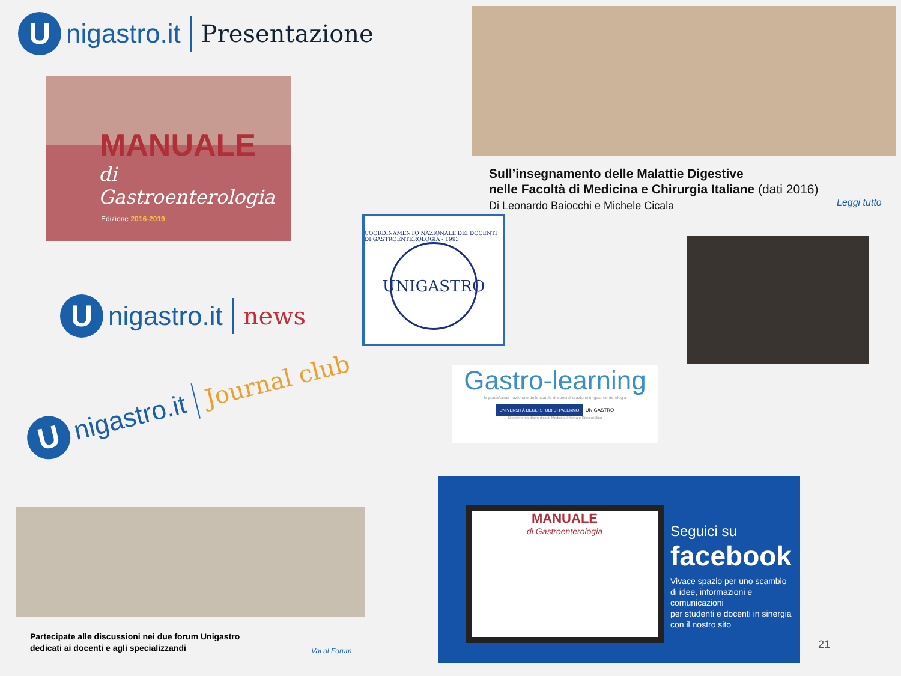U
nigastro.it Presentazione
MANUALE
di Gastroenterologia
Edizione 2016-2019
Sull’insegnamento delle Malattie Digestive
nelle Facoltà di Medicina e Chirurgia Italiane (dati 2016)
Di Leonardo Baiocchi e Michele Cicala
Leggi tutto
COORDINAMENTO NAZIONALE DEI DOCENTI DI GASTROENTEROLOGIA - 1993
UNIGASTRO
U
nigastro.it news
Gastro-learning
la piattaforma nazionale delle scuole di specializzazione in gastroenterologia
UNIVERSITÀ DEGLI STUDI DI PALERMO
UNIGASTRO
Dipartimento Biomedico di Medicina Interna e Specialistica
U
nigastro.it Journal club
Partecipate alle discussioni nei due forum Unigastro
dedicati ai docenti e agli specializzandi
Vai al Forum
MANUALE
di Gastroenterologia
Seguici su
facebook
Vivace spazio per uno scambio
di idee, informazioni e comunicazioni
per studenti e docenti in sinergia
con il nostro sito
21